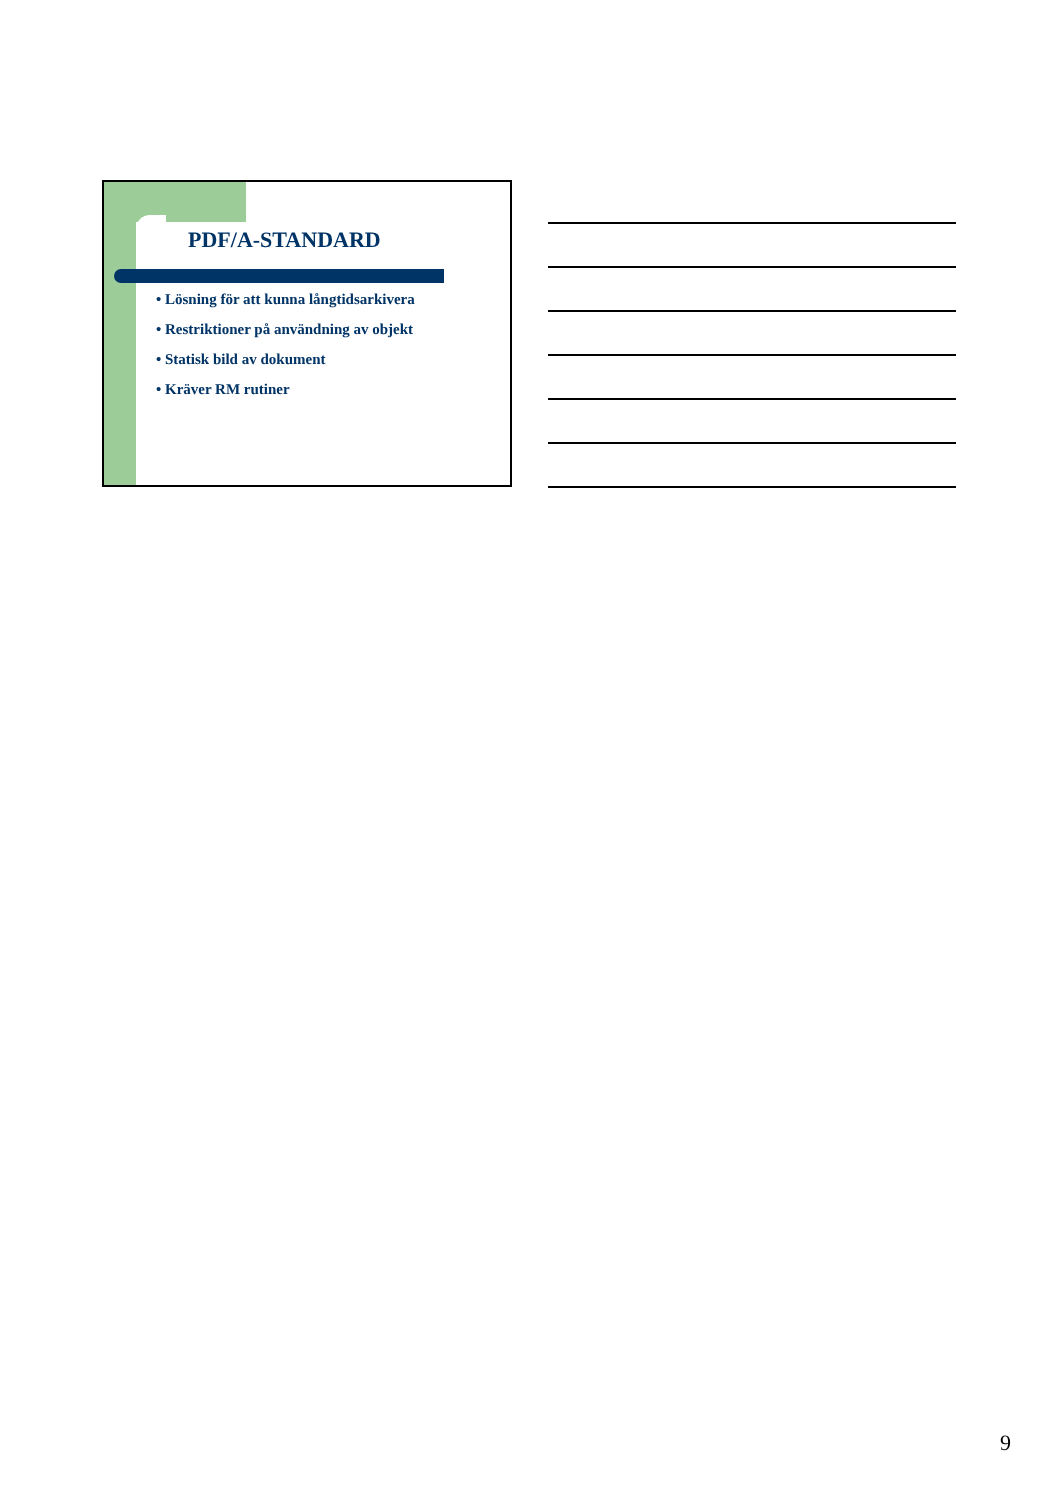PDF/A-STANDARD
• Lösning för att kunna långtidsarkivera
• Restriktioner på användning av objekt
• Statisk bild av dokument
• Kräver RM rutiner
9